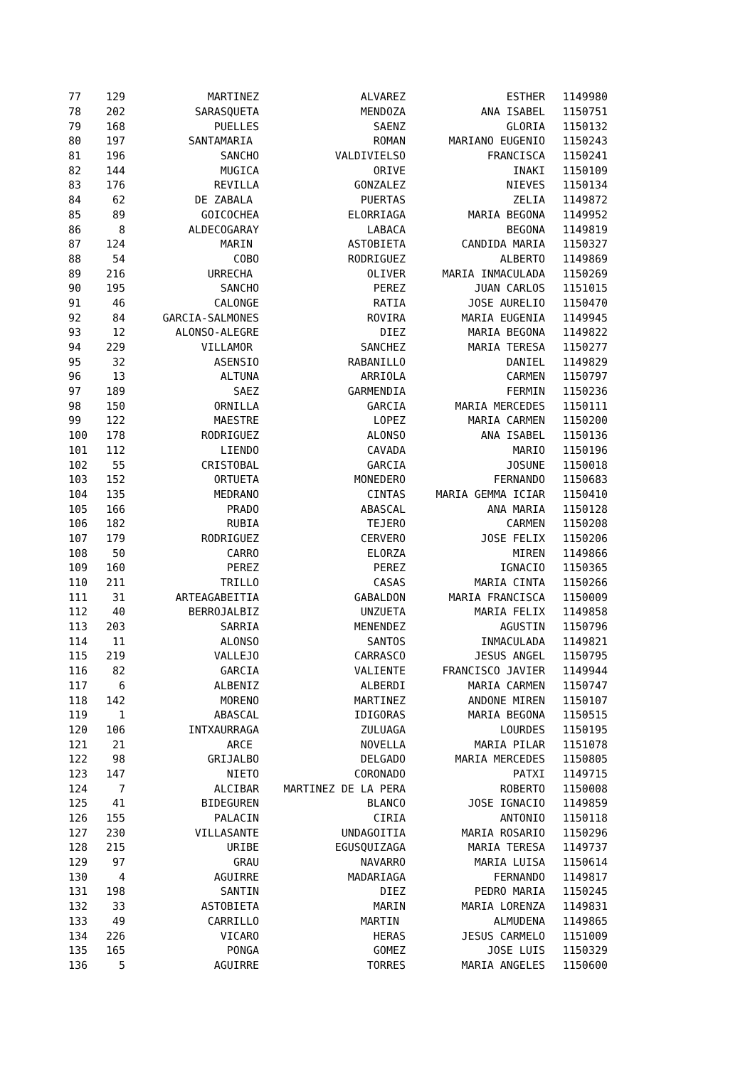| 77 | 129 | MARTINEZ | ALVAREZ | ESTHER | 1149980 |
| 78 | 202 | SARASQUETA | MENDOZA | ANA ISABEL | 1150751 |
| 79 | 168 | PUELLES | SAENZ | GLORIA | 1150132 |
| 80 | 197 | SANTAMARIA | ROMAN | MARIANO EUGENIO | 1150243 |
| 81 | 196 | SANCHO | VALDIVIELSO | FRANCISCA | 1150241 |
| 82 | 144 | MUGICA | ORIVE | INAKI | 1150109 |
| 83 | 176 | REVILLA | GONZALEZ | NIEVES | 1150134 |
| 84 | 62 | DE ZABALA | PUERTAS | ZELIA | 1149872 |
| 85 | 89 | GOICOCHEA | ELORRIAGA | MARIA BEGONA | 1149952 |
| 86 | 8 | ALDECOGARAY | LABACA | BEGONA | 1149819 |
| 87 | 124 | MARIN | ASTOBIETA | CANDIDA MARIA | 1150327 |
| 88 | 54 | COBO | RODRIGUEZ | ALBERTO | 1149869 |
| 89 | 216 | URRECHA | OLIVER | MARIA INMACULADA | 1150269 |
| 90 | 195 | SANCHO | PEREZ | JUAN CARLOS | 1151015 |
| 91 | 46 | CALONGE | RATIA | JOSE AURELIO | 1150470 |
| 92 | 84 | GARCIA-SALMONES | ROVIRA | MARIA EUGENIA | 1149945 |
| 93 | 12 | ALONSO-ALEGRE | DIEZ | MARIA BEGONA | 1149822 |
| 94 | 229 | VILLAMOR | SANCHEZ | MARIA TERESA | 1150277 |
| 95 | 32 | ASENSIO | RABANILLO | DANIEL | 1149829 |
| 96 | 13 | ALTUNA | ARRIOLA | CARMEN | 1150797 |
| 97 | 189 | SAEZ | GARMENDIA | FERMIN | 1150236 |
| 98 | 150 | ORNILLA | GARCIA | MARIA MERCEDES | 1150111 |
| 99 | 122 | MAESTRE | LOPEZ | MARIA CARMEN | 1150200 |
| 100 | 178 | RODRIGUEZ | ALONSO | ANA ISABEL | 1150136 |
| 101 | 112 | LIENDO | CAVADA | MARIO | 1150196 |
| 102 | 55 | CRISTOBAL | GARCIA | JOSUNE | 1150018 |
| 103 | 152 | ORTUETA | MONEDERO | FERNANDO | 1150683 |
| 104 | 135 | MEDRANO | CINTAS | MARIA GEMMA ICIAR | 1150410 |
| 105 | 166 | PRADO | ABASCAL | ANA MARIA | 1150128 |
| 106 | 182 | RUBIA | TEJERO | CARMEN | 1150208 |
| 107 | 179 | RODRIGUEZ | CERVERO | JOSE FELIX | 1150206 |
| 108 | 50 | CARRO | ELORZA | MIREN | 1149866 |
| 109 | 160 | PEREZ | PEREZ | IGNACIO | 1150365 |
| 110 | 211 | TRILLO | CASAS | MARIA CINTA | 1150266 |
| 111 | 31 | ARTEAGABEITIA | GABALDON | MARIA FRANCISCA | 1150009 |
| 112 | 40 | BERROJALBIZ | UNZUETA | MARIA FELIX | 1149858 |
| 113 | 203 | SARRIA | MENENDEZ | AGUSTIN | 1150796 |
| 114 | 11 | ALONSO | SANTOS | INMACULADA | 1149821 |
| 115 | 219 | VALLEJO | CARRASCO | JESUS ANGEL | 1150795 |
| 116 | 82 | GARCIA | VALIENTE | FRANCISCO JAVIER | 1149944 |
| 117 | 6 | ALBENIZ | ALBERDI | MARIA CARMEN | 1150747 |
| 118 | 142 | MORENO | MARTINEZ | ANDONE MIREN | 1150107 |
| 119 | 1 | ABASCAL | IDIGORAS | MARIA BEGONA | 1150515 |
| 120 | 106 | INTXAURRAGA | ZULUAGA | LOURDES | 1150195 |
| 121 | 21 | ARCE | NOVELLA | MARIA PILAR | 1151078 |
| 122 | 98 | GRIJALBO | DELGADO | MARIA MERCEDES | 1150805 |
| 123 | 147 | NIETO | CORONADO | PATXI | 1149715 |
| 124 | 7 | ALCIBAR | MARTINEZ DE LA PERA | ROBERTO | 1150008 |
| 125 | 41 | BIDEGUREN | BLANCO | JOSE IGNACIO | 1149859 |
| 126 | 155 | PALACIN | CIRIA | ANTONIO | 1150118 |
| 127 | 230 | VILLASANTE | UNDAGOITIA | MARIA ROSARIO | 1150296 |
| 128 | 215 | URIBE | EGUSQUIZAGA | MARIA TERESA | 1149737 |
| 129 | 97 | GRAU | NAVARRO | MARIA LUISA | 1150614 |
| 130 | 4 | AGUIRRE | MADARIAGA | FERNANDO | 1149817 |
| 131 | 198 | SANTIN | DIEZ | PEDRO MARIA | 1150245 |
| 132 | 33 | ASTOBIETA | MARIN | MARIA LORENZA | 1149831 |
| 133 | 49 | CARRILLO | MARTIN | ALMUDENA | 1149865 |
| 134 | 226 | VICARO | HERAS | JESUS CARMELO | 1151009 |
| 135 | 165 | PONGA | GOMEZ | JOSE LUIS | 1150329 |
| 136 | 5 | AGUIRRE | TORRES | MARIA ANGELES | 1150600 |